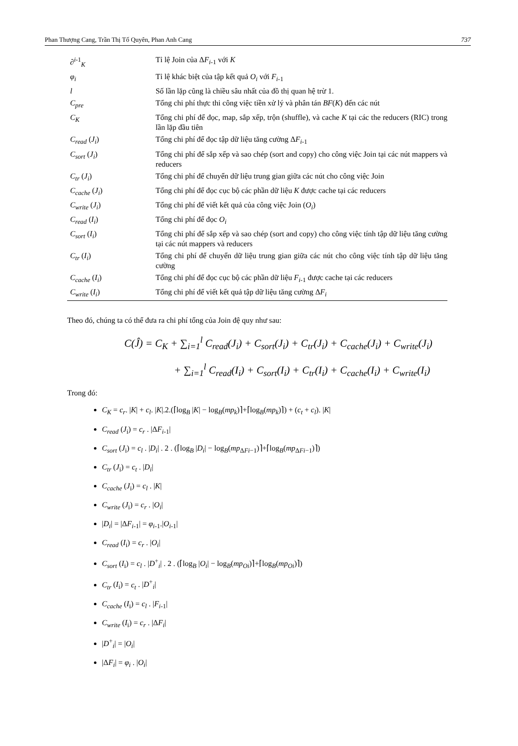Phan Thượng Cang, Trần Thị Tố Quyên, Phan Anh Cang 737
| ∂<sup>i</sup><sup>-1</sup><sub>K</sub> | Tỉ lệ Join của Δ F<sub>i</sub><sub>-1</sub> với K |
| φ<sub>i</sub> | Tỉ lệ khác biệt của tập kết quả O<sub>i</sub> với F<sub>i</sub><sub>-1</sub> |
| l | Số lần lặp cũng là chiều sâu nhất của đồ thị quan hệ trừ 1. |
| C<sub>pre</sub> | Tổng chi phí thực thi công việc tiền xử lý và phân tán BF ( K ) đến các nút |
| C<sub>K</sub> | Tổng chi phí để đọc, map, sắp xếp, trộn (shuffle), và cache K tại các the reducers (RIC) trong lần lặp đầu tiên |
| C<sub>read</sub> ( J<sub>i</sub> ) | Tổng chi phí để đọc tập dữ liệu tăng cường Δ F<sub>i</sub><sub>-1</sub> |
| C<sub>sort</sub> ( J<sub>i</sub> ) | Tổng chi phí để sắp xếp và sao chép (sort and copy) cho công việc Join tại các nút mappers và reducers |
| C<sub>tr</sub> ( J<sub>i</sub> ) | Tổng chi phí để chuyển dữ liệu trung gian giữa các nút cho công việc Join |
| C<sub>cache</sub> ( J<sub>i</sub> ) | Tổng chi phí để đọc cục bộ các phần dữ liệu K được cache tại các reducers |
| C<sub>write</sub> ( J<sub>i</sub> ) | Tổng chi phí để viết kết quả của công việc Join ( O<sub>i</sub> ) |
| C<sub>read</sub> ( I<sub>i</sub> ) | Tổng chi phí để đọc O<sub>i</sub> |
| C<sub>sort</sub> ( I<sub>i</sub> ) | Tổng chi phí để sắp xếp và sao chép (sort and copy) cho công việc tính tập dữ liệu tăng cường tại các nút mappers và reducers |
| C<sub>tr</sub> ( I<sub>i</sub> ) | Tổng chi phí để chuyển dữ liệu trung gian giữa các nút cho công việc tính tập dữ liệu tăng cường |
| C<sub>cache</sub> ( I<sub>i</sub> ) | Tổng chi phí để đọc cục bộ các phần dữ liệu F<sub>i</sub><sub>-1</sub> được cache tại các reducers |
| C<sub>write</sub> ( I<sub>i</sub> ) | Tổng chi phí để viết kết quả tập dữ liệu tăng cường Δ F<sub>i</sub> |
Theo đó, chúng ta có thể đưa ra chi phí tổng của Join đệ quy như sau:
C(Ĵ) = C<sub>K</sub> + ∑<sub>i=1</sub><sup>l</sup> C<sub>read</sub>(J<sub>i</sub>) + C<sub>sort</sub>(J<sub>i</sub>) + C<sub>tr</sub>(J<sub>i</sub>) + C<sub>cache</sub>(J<sub>i</sub>) + C<sub>write</sub>(J<sub>i</sub>)
+ ∑<sub>i=1</sub><sup>l</sup> C<sub>read</sub>(I<sub>i</sub>) + C<sub>sort</sub>(I<sub>i</sub>) + C<sub>tr</sub>(I<sub>i</sub>) + C<sub>cache</sub>(I<sub>i</sub>) + C<sub>write</sub>(I<sub>i</sub>)
Trong đó:
C<sub>K</sub> = c<sub>r</sub>. |K| + c<sub>l</sub>. |K|.2.(⌈log<sub>B</sub> |K| − log<sub>B</sub>(mp<sub>k</sub>)⌉+⌈log<sub>B</sub>(mp<sub>k</sub>)⌉) + (c<sub>t</sub> + c<sub>l</sub>). |K|
C<sub>read</sub> (J<sub>i</sub>) = c<sub>r</sub> . |ΔF<sub>i</sub><sub>-1</sub>|
C<sub>sort</sub> (J<sub>i</sub>) = c<sub>l</sub> . |D<sub>i</sub>| . 2 . (⌈log<sub>B</sub> |D<sub>i</sub>| − log<sub>B</sub>(mp<sub>ΔFi−1</sub>)⌉+⌈log<sub>B</sub>(mp<sub>ΔFi−1</sub>)⌉)
C<sub>tr</sub> (J<sub>i</sub>) = c<sub>t</sub> . |D<sub>i</sub>|
C<sub>cache</sub> (J<sub>i</sub>) = c<sub>l</sub> . |K|
C<sub>write</sub> (J<sub>i</sub>) = c<sub>r</sub> . |O<sub>i</sub>|
|D<sub>i</sub>| = |ΔF<sub>i</sub><sub>-1</sub>| = φ<sub>i</sub><sub>-1</sub>.|O<sub>i</sub><sub>-1</sub>|
C<sub>read</sub> (I<sub>i</sub>) = c<sub>r</sub> . |O<sub>i</sub>|
C<sub>sort</sub> (I<sub>i</sub>) = c<sub>l</sub> . |D<sup>+</sup><sub>i</sub>| . 2 . (⌈log<sub>B</sub> |O<sub>i</sub>| − log<sub>B</sub>(mp<sub>Oi</sub>)⌉+⌈log<sub>B</sub>(mp<sub>Oi</sub>)⌉)
C<sub>tr</sub> (I<sub>i</sub>) = c<sub>t</sub> . |D<sup>+</sup><sub>i</sub>|
C<sub>cache</sub> (I<sub>i</sub>) = c<sub>l</sub> . |F<sub>i</sub><sub>-1</sub>|
C<sub>write</sub> (I<sub>i</sub>) = c<sub>r</sub> . |ΔF<sub>i</sub>|
|D<sup>+</sup><sub>i</sub>| = |O<sub>i</sub>|
|ΔF<sub>i</sub>| = φ<sub>i</sub> . |O<sub>i</sub>|